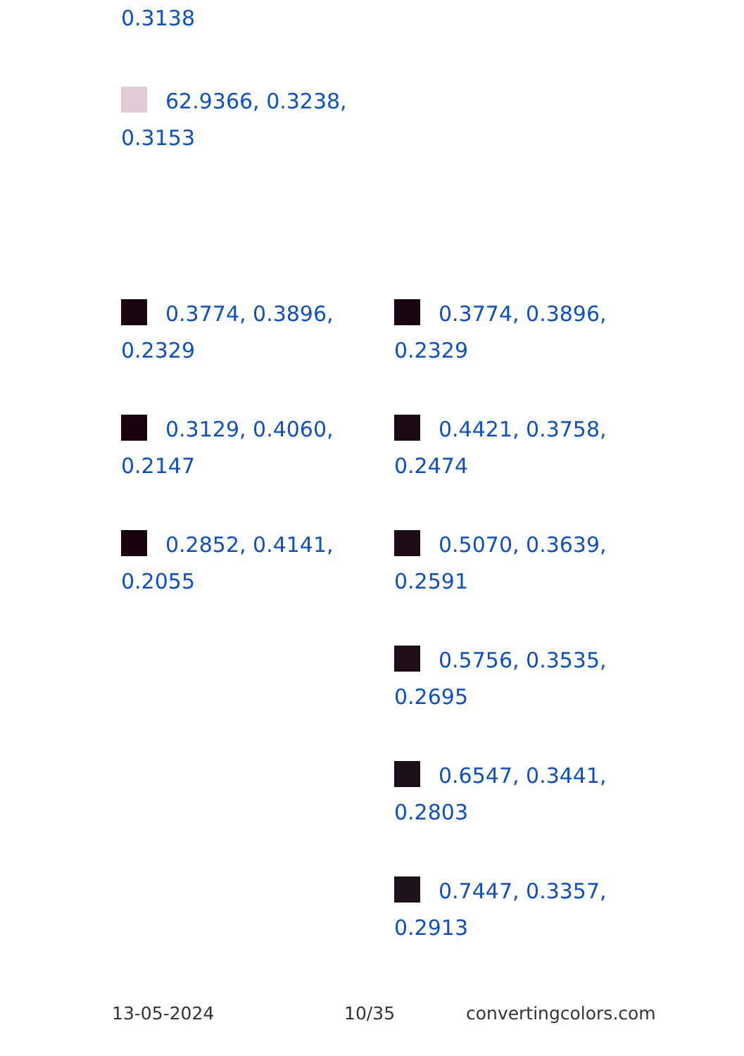0.3138
62.9366, 0.3238, 0.3153
0.3774, 0.3896, 0.2329
0.3774, 0.3896, 0.2329
0.3129, 0.4060, 0.2147
0.4421, 0.3758, 0.2474
0.2852, 0.4141, 0.2055
0.5070, 0.3639, 0.2591
0.5756, 0.3535, 0.2695
0.6547, 0.3441, 0.2803
0.7447, 0.3357, 0.2913
13-05-2024 10/35 convertingcolors.com